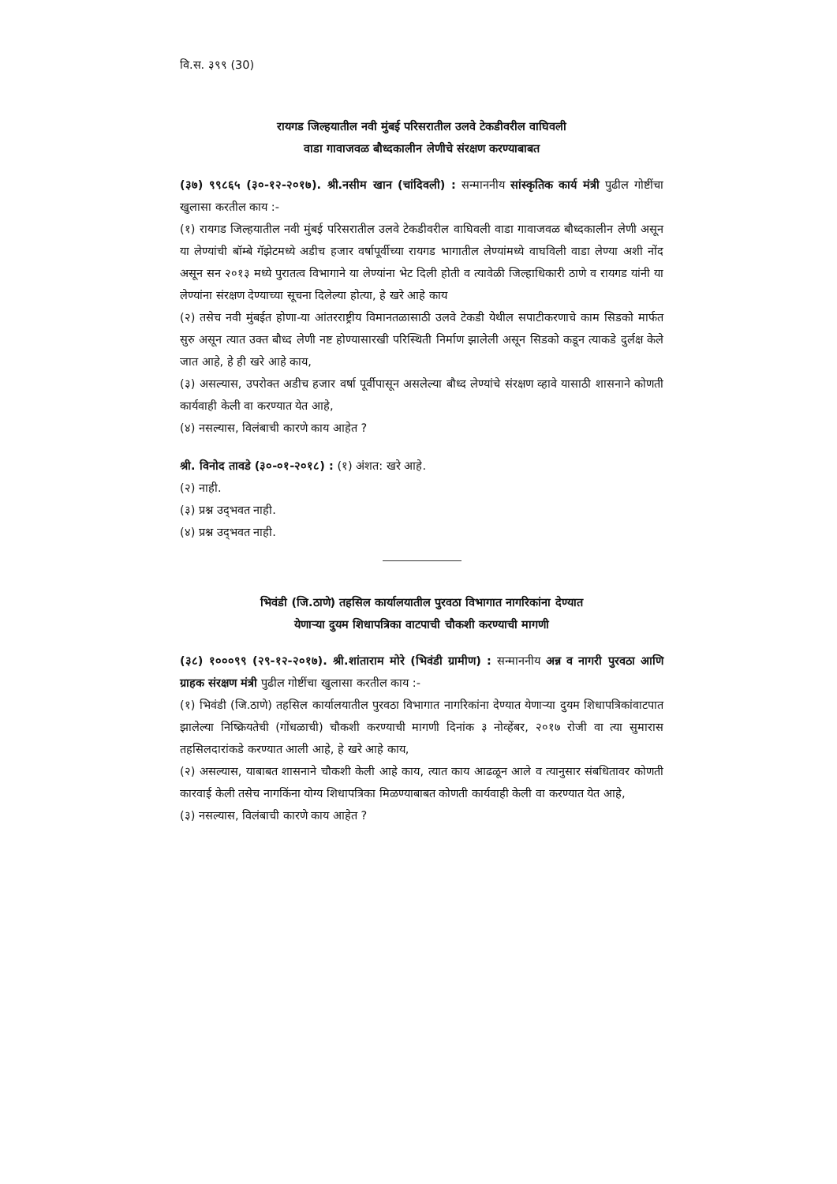वि.स. ३९९ (30)
रायगड जिल्हयातील नवी मुंबई परिसरातील उलवे टेकडीवरील वाघिवली
वाडा गावाजवळ बौध्दकालीन लेणीचे संरक्षण करण्याबाबत
(३७) ९९८६५ (३०-१२-२०१७). श्री.नसीम खान (चांदिवली) : सन्माननीय सांस्कृतिक कार्य मंत्री पुढील गोष्टींचा खुलासा करतील काय :-
(१) रायगड जिल्हयातील नवी मुंबई परिसरातील उलवे टेकडीवरील वाघिवली वाडा गावाजवळ बौध्दकालीन लेणी असून या लेण्यांची बॉम्बे गॅझेटमध्ये अडीच हजार वर्षापूर्वीच्या रायगड भागातील लेण्यांमध्ये वाघविली वाडा लेण्या अशी नोंद असून सन २०१३ मध्ये पुरातत्व विभागाने या लेण्यांना भेट दिली होती व त्यावेळी जिल्हाधिकारी ठाणे व रायगड यांनी या लेण्यांना संरक्षण देण्याच्या सूचना दिलेल्या होत्या, हे खरे आहे काय
(२) तसेच नवी मुंबईत होणा-या आंतरराष्ट्रीय विमानतळासाठी उलवे टेकडी येथील सपाटीकरणाचे काम सिडको मार्फत सुरु असून त्यात उक्त बौध्द लेणी नष्ट होण्यासारखी परिस्थिती निर्माण झालेली असून सिडको कडून त्याकडे दुर्लक्ष केले जात आहे, हे ही खरे आहे काय,
(३) असल्यास, उपरोक्त अडीच हजार वर्षा पूर्वीपासून असलेल्या बौध्द लेण्यांचे संरक्षण व्हावे यासाठी शासनाने कोणती कार्यवाही केली वा करण्यात येत आहे,
(४) नसल्यास, विलंबाची कारणे काय आहेत ?
श्री. विनोद तावडे (३०-०१-२०१८) : (१) अंशत: खरे आहे.
(२) नाही.
(३) प्रश्न उद्‍भवत नाही.
(४) प्रश्न उद्‍भवत नाही.
भिवंडी (जि.ठाणे) तहसिल कार्यालयातील पुरवठा विभागात नागरिकांना देण्यात
येणाऱ्या दुयम शिधापत्रिका वाटपाची चौकशी करण्याची मागणी
(३८) १०००९९ (२९-१२-२०१७). श्री.शांताराम मोरे (भिवंडी ग्रामीण) : सन्माननीय अन्न व नागरी पुरवठा आणि ग्राहक संरक्षण मंत्री पुढील गोष्टींचा खुलासा करतील काय :-
(१) भिवंडी (जि.ठाणे) तहसिल कार्यालयातील पुरवठा विभागात नागरिकांना देण्यात येणाऱ्या दुयम शिधापत्रिकांवाटपात झालेल्या निष्क्रियतेची (गोंधळाची) चौकशी करण्याची मागणी दिनांक ३ नोव्हेंबर, २०१७ रोजी वा त्या सुमारास तहसिलदारांकडे करण्यात आली आहे, हे खरे आहे काय,
(२) असल्यास, याबाबत शासनाने चौकशी केली आहे काय, त्यात काय आढळून आले व त्यानुसार संबधितावर कोणती कारवाई केली तसेच नागकिंना योग्य शिधापत्रिका मिळण्याबाबत कोणती कार्यवाही केली वा करण्यात येत आहे,
(३) नसल्यास, विलंबाची कारणे काय आहेत ?